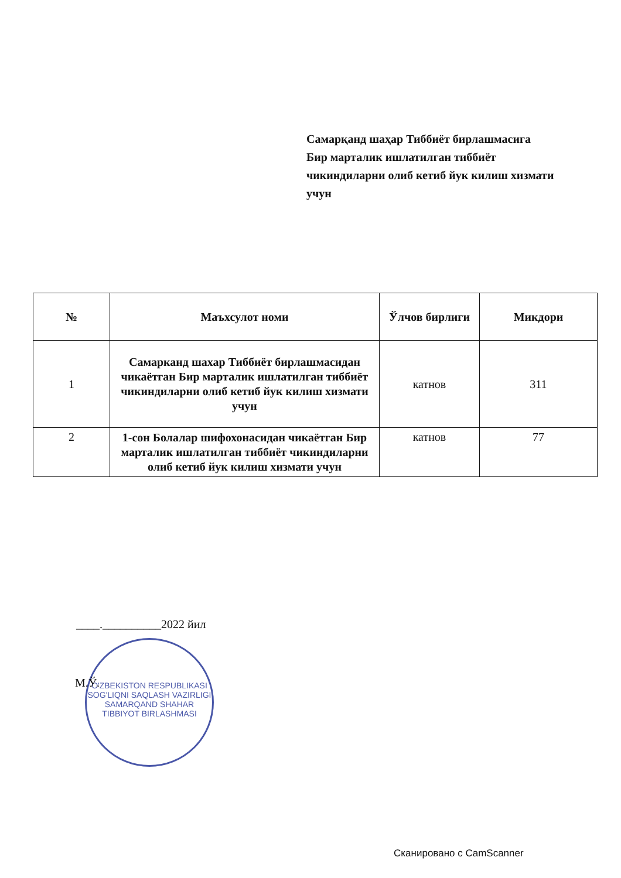Самарқанд шаҳар Тиббиёт бирлашмасига
Бир марталик ишлатилган тиббиёт
чикиндиларни олиб кетиб йук килиш хизмати
учун
| № | Маъхсулот номи | Ўлчов бирлиги | Микдори |
| --- | --- | --- | --- |
| 1 | Самарканд шахар Тиббиёт бирлашмасидан чикаётган Бир марталик ишлатилган тиббиёт чикиндиларни олиб кетиб йук килиш хизмати учун | катнов | 311 |
| 2 | 1-сон Болалар шифохонасидан чикаётган Бир марталик ишлатилган тиббиёт чикиндиларни олиб кетиб йук килиш хизмати учун | катнов | 77 |
____.__________2022 йил
O'ZBEKISTON RESPUBLIKASI SOG'LIQNI SAQLASH VAZIRLIGI
SAMARQAND SHAHAR
TIBBIYOT BIRLASHMASI
М.Ў.
Сканировано с CamScanner